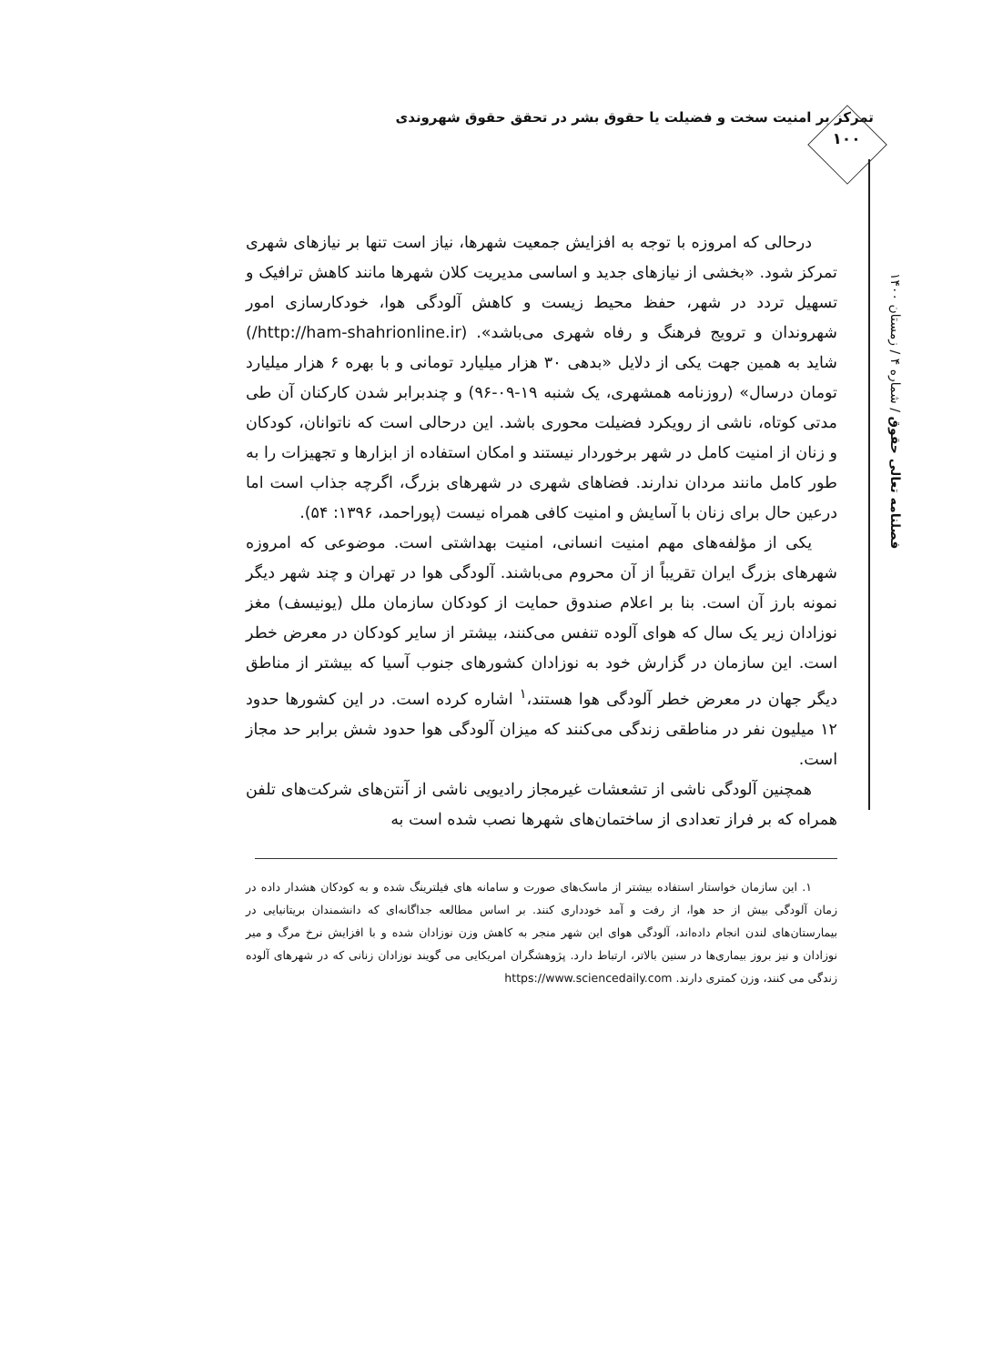تمرکز بر امنیت سخت و فضیلت یا حقوق بشر در تحقق حقوق شهروندی
۱۰۰
فصلنامه تعالی حقوق / شماره ۴ / زمستان ۱۴۰۰
درحالی که امروزه با توجه به افزایش جمعیت شهرها، نیاز است تنها بر نیازهای شهری تمرکز شود. «بخشی از نیازهای جدید و اساسی مدیریت کلان شهرها مانند کاهش ترافیک و تسهیل تردد در شهر، حفظ محیط زیست و کاهش آلودگی هوا، خودکارسازی امور شهروندان و ترویج فرهنگ و رفاه شهری می‌باشد». (http://ham-shahrionline.ir/) شاید به همین جهت یکی از دلایل «بدهی ۳۰ هزار میلیارد تومانی و با بهره ۶ هزار میلیارد تومان درسال» (روزنامه همشهری، یک شنبه ۱۹-۰۹-۹۶) و چندبرابر شدن کارکنان آن طی مدتی کوتاه، ناشی از رویکرد فضیلت محوری باشد. این درحالی است که ناتوانان، کودکان و زنان از امنیت کامل در شهر برخوردار نیستند و امکان استفاده از ابزارها و تجهیزات را به طور کامل مانند مردان ندارند. فضاهای شهری در شهرهای بزرگ، اگرچه جذاب است اما درعین حال برای زنان با آسایش و امنیت کافی همراه نیست (پوراحمد، ۱۳۹۶: ۵۴).
یکی از مؤلفه‌های مهم امنیت انسانی، امنیت بهداشتی است. موضوعی که امروزه شهرهای بزرگ ایران تقریباً از آن محروم می‌باشند. آلودگی هوا در تهران و چند شهر دیگر نمونه بارز آن است. بنا بر اعلام صندوق حمایت از کودکان سازمان ملل (یونیسف) مغز نوزادان زیر یک سال که هوای آلوده تنفس می‌کنند، بیشتر از سایر کودکان در معرض خطر است. این سازمان در گزارش خود به نوزادان کشورهای جنوب آسیا که بیشتر از مناطق دیگر جهان در معرض خطر آلودگی هوا هستند،<sup>۱</sup> اشاره کرده است. در این کشورها حدود ۱۲ میلیون نفر در مناطقی زندگی می‌کنند که میزان آلودگی هوا حدود شش برابر حد مجاز است.
همچنین آلودگی ناشی از تشعشات غیرمجاز رادیویی ناشی از آنتن‌های شرکت‌های تلفن همراه که بر فراز تعدادی از ساختمان‌های شهرها نصب شده است به
۱. این سازمان خواستار استفاده بیشتر از ماسک‌های صورت و سامانه های فیلترینگ شده و به کودکان هشدار داده در زمان آلودگی بیش از حد هوا، از رفت و آمد خودداری کنند. بر اساس مطالعه جداگانه‌ای که دانشمندان بریتانیایی در بیمارستان‌های لندن انجام داده‌اند، آلودگی هوای این شهر منجر به کاهش وزن نوزادان شده و با افزایش نرخ مرگ و میر نوزادان و نیز بروز بیماری‌ها در سنین بالاتر، ارتباط دارد. پژوهشگران امریکایی می گویند نوزادان زنانی که در شهرهای آلوده زندگی می کنند، وزن کمتری دارند. https://www.sciencedaily.com